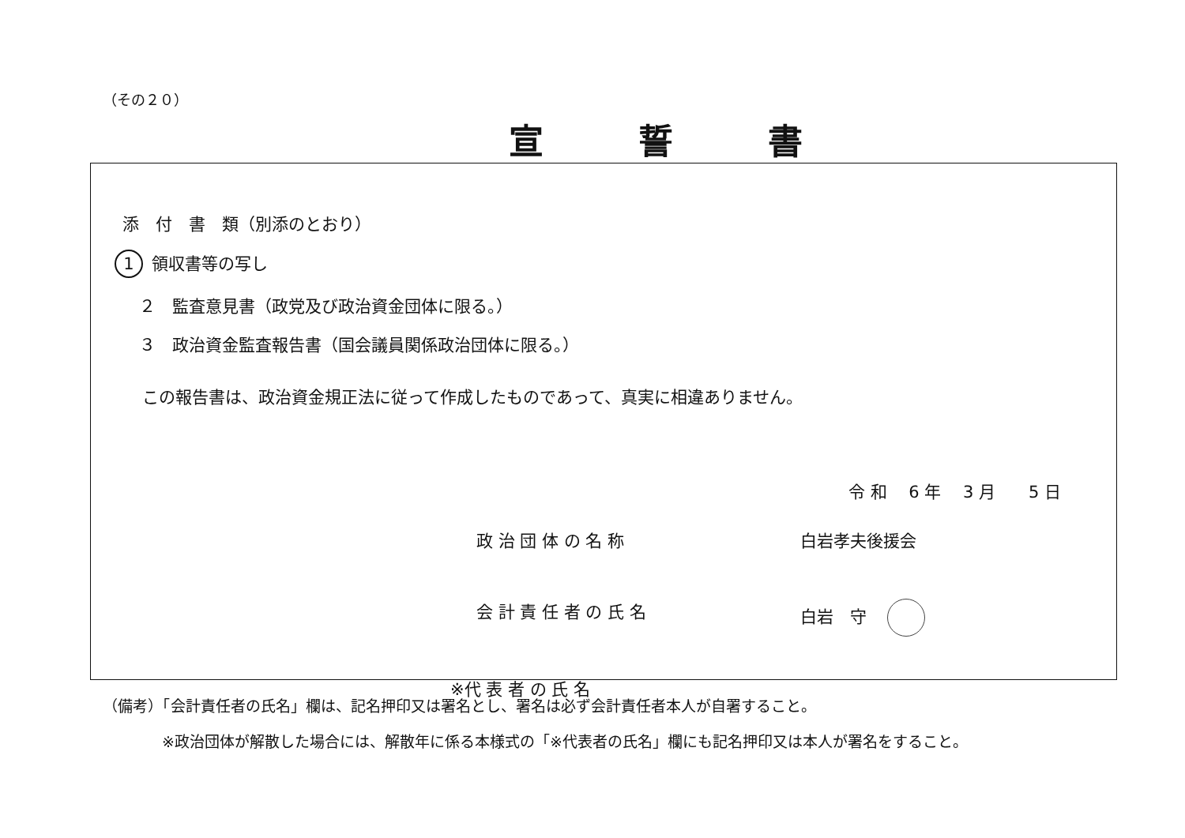（その２０）
宣誓書
添　付　書　類（別添のとおり）
1 領収書等の写し
　２　監査意見書（政党及び政治資金団体に限る。）
　３　政治資金監査報告書（国会議員関係政治団体に限る。）
この報告書は、政治資金規正法に従って作成したものであって、真実に相違ありません。
令 和　 6 年　 3 月　　5 日
政 治 団 体 の 名 称 白岩孝夫後援会
会 計 責 任 者 の 氏 名 白岩　守
※代 表 者 の 氏 名
（備考）「会計責任者の氏名」欄は、記名押印又は署名とし、署名は必ず会計責任者本人が自署すること。
※政治団体が解散した場合には、解散年に係る本様式の「※代表者の氏名」欄にも記名押印又は本人が署名をすること。